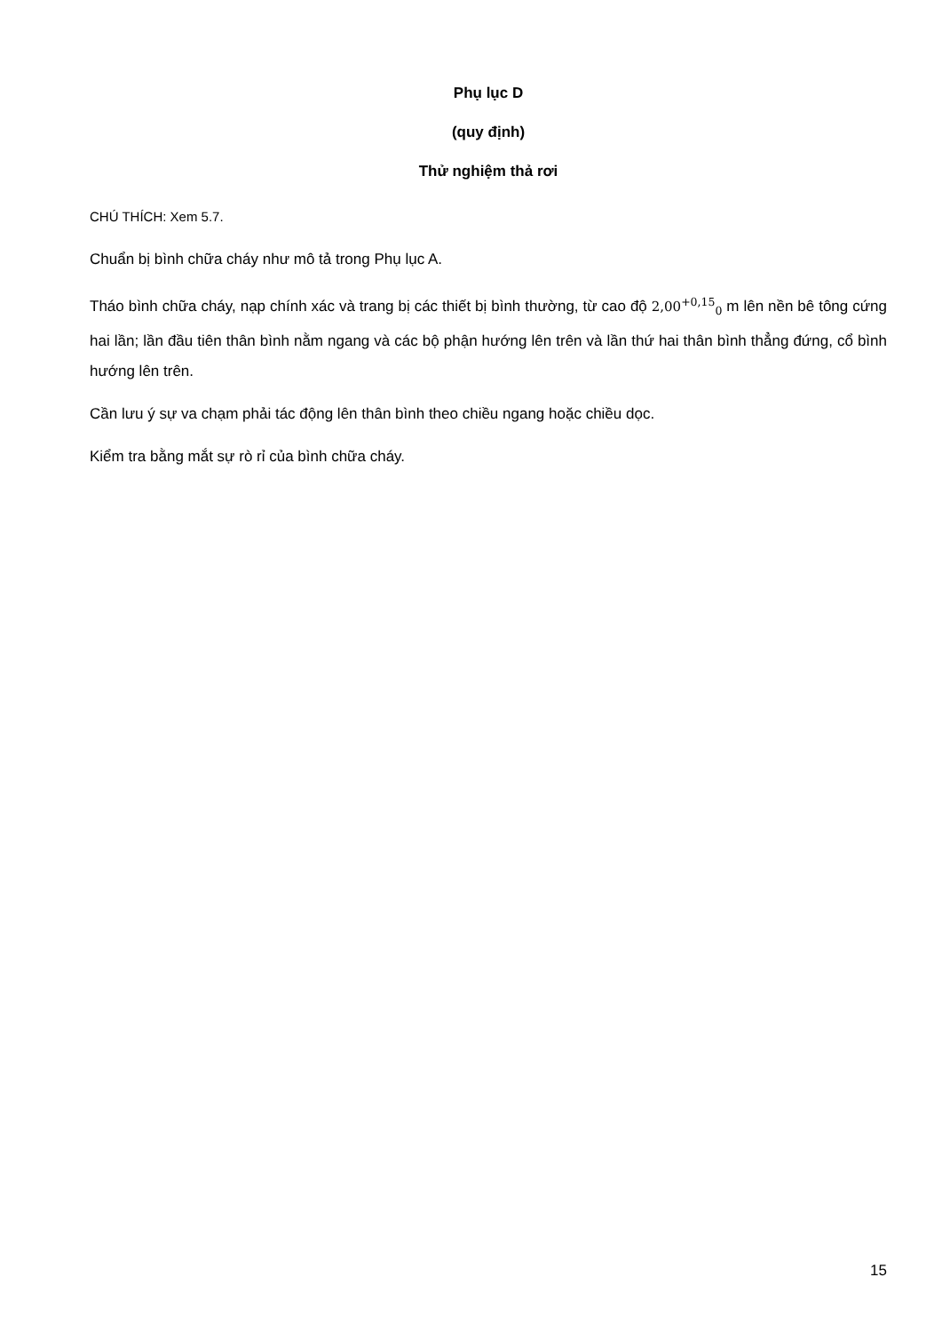Phụ lục D
(quy định)
Thử nghiệm thả rơi
CHÚ THÍCH: Xem 5.7.
Chuẩn bị bình chữa cháy như mô tả trong Phụ lục A.
Tháo bình chữa cháy, nạp chính xác và trang bị các thiết bị bình thường, từ cao độ 2,00<sup>+0,15</sup><sub>0</sub> m lên nền bê tông cứng hai lần; lần đầu tiên thân bình nằm ngang và các bộ phận hướng lên trên và lần thứ hai thân bình thẳng đứng, cổ bình hướng lên trên.
Cần lưu ý sự va chạm phải tác động lên thân bình theo chiều ngang hoặc chiều dọc.
Kiểm tra bằng mắt sự rò rỉ của bình chữa cháy.
15